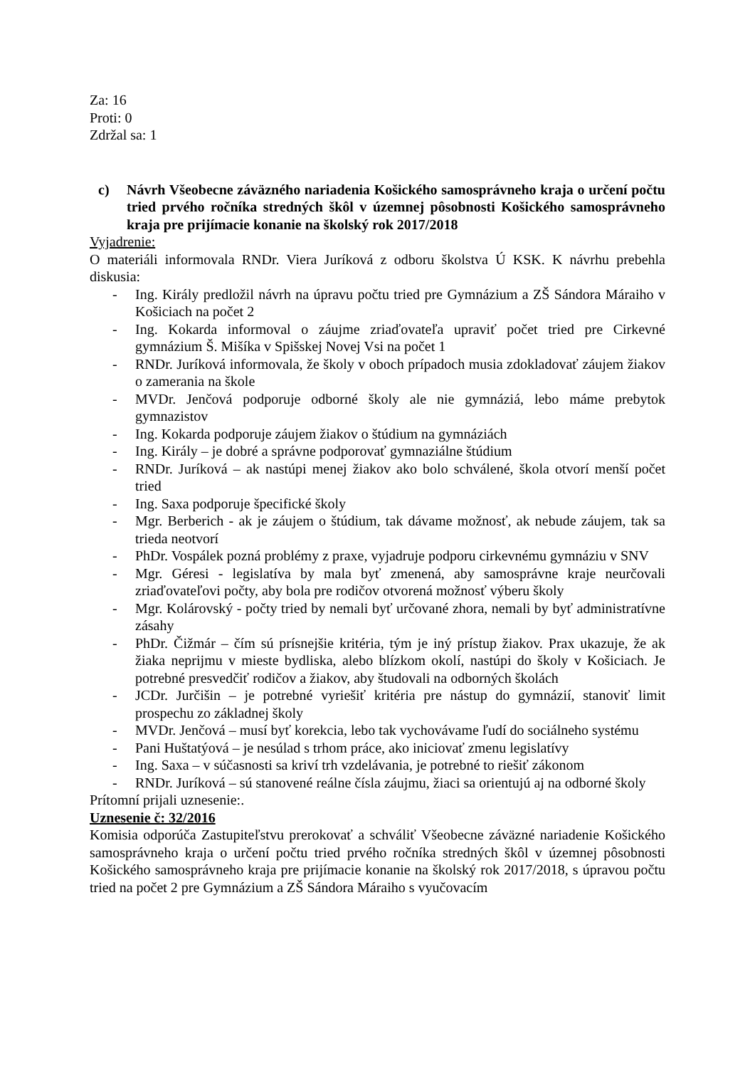Za: 16
Proti: 0
Zdržal sa: 1
c) Návrh Všeobecne záväzného nariadenia Košického samosprávneho kraja o určení počtu tried prvého ročníka stredných škôl v územnej pôsobnosti Košického samosprávneho kraja pre prijímacie konanie na školský rok 2017/2018
Vyjadrenie:
O materiáli informovala RNDr. Viera Juríková z odboru školstva Ú KSK. K návrhu prebehla diskusia:
- Ing. Király predložil návrh na úpravu počtu tried pre Gymnázium a ZŠ Sándora Máraiho v Košiciach na počet 2
- Ing. Kokarda informoval o záujme zriaďovateľa upraviť počet tried pre Cirkevné gymnázium Š. Mišíka v Spišskej Novej Vsi na počet 1
- RNDr. Juríková informovala, že školy v oboch prípadoch musia zdokladovať záujem žiakov o zamerania na škole
- MVDr. Jenčová podporuje odborné školy ale nie gymnáziá, lebo máme prebytok gymnazistov
- Ing. Kokarda podporuje záujem žiakov o štúdium na gymnáziách
- Ing. Király – je dobré a správne podporovať gymnaziálne štúdium
- RNDr. Juríková – ak nastúpi menej žiakov ako bolo schválené, škola otvorí menší počet tried
- Ing. Saxa podporuje špecifické školy
- Mgr. Berberich - ak je záujem o štúdium, tak dávame možnosť, ak nebude záujem, tak sa trieda neotvorí
- PhDr. Vospálek pozná problémy z praxe, vyjadruje podporu cirkevnému gymnáziu v SNV
- Mgr. Géresi - legislatíva by mala byť zmenená, aby samosprávne kraje neurčovali zriaďovateľovi počty, aby bola pre rodičov otvorená možnosť výberu školy
- Mgr. Kolárovský - počty tried by nemali byť určované zhora, nemali by byť administratívne zásahy
- PhDr. Čižmár – čím sú prísnejšie kritéria, tým je iný prístup žiakov. Prax ukazuje, že ak žiaka neprijmu v mieste bydliska, alebo blízkom okolí, nastúpi do školy v Košiciach. Je potrebné presvedčiť rodičov a žiakov, aby študovali na odborných školách
- JCDr. Jurčišin – je potrebné vyriešiť kritéria pre nástup do gymnázií, stanoviť limit prospechu zo základnej školy
- MVDr. Jenčová – musí byť korekcia, lebo tak vychovávame ľudí do sociálneho systému
- Pani Huštatýová – je nesúlad s trhom práce, ako iniciovať zmenu legislatívy
- Ing. Saxa – v súčasnosti sa kriví trh vzdelávania, je potrebné to riešiť zákonom
- RNDr. Juríková – sú stanovené reálne čísla záujmu, žiaci sa orientujú aj na odborné školy
Prítomní prijali uznesenie:.
Uznesenie č: 32/2016
Komisia odporúča Zastupiteľstvu prerokovať a schváliť Všeobecne záväzné nariadenie Košického samosprávneho kraja o určení počtu tried prvého ročníka stredných škôl v územnej pôsobnosti Košického samosprávneho kraja pre prijímacie konanie na školský rok 2017/2018, s úpravou počtu tried na počet 2 pre Gymnázium a ZŠ Sándora Máraiho s vyučovacím